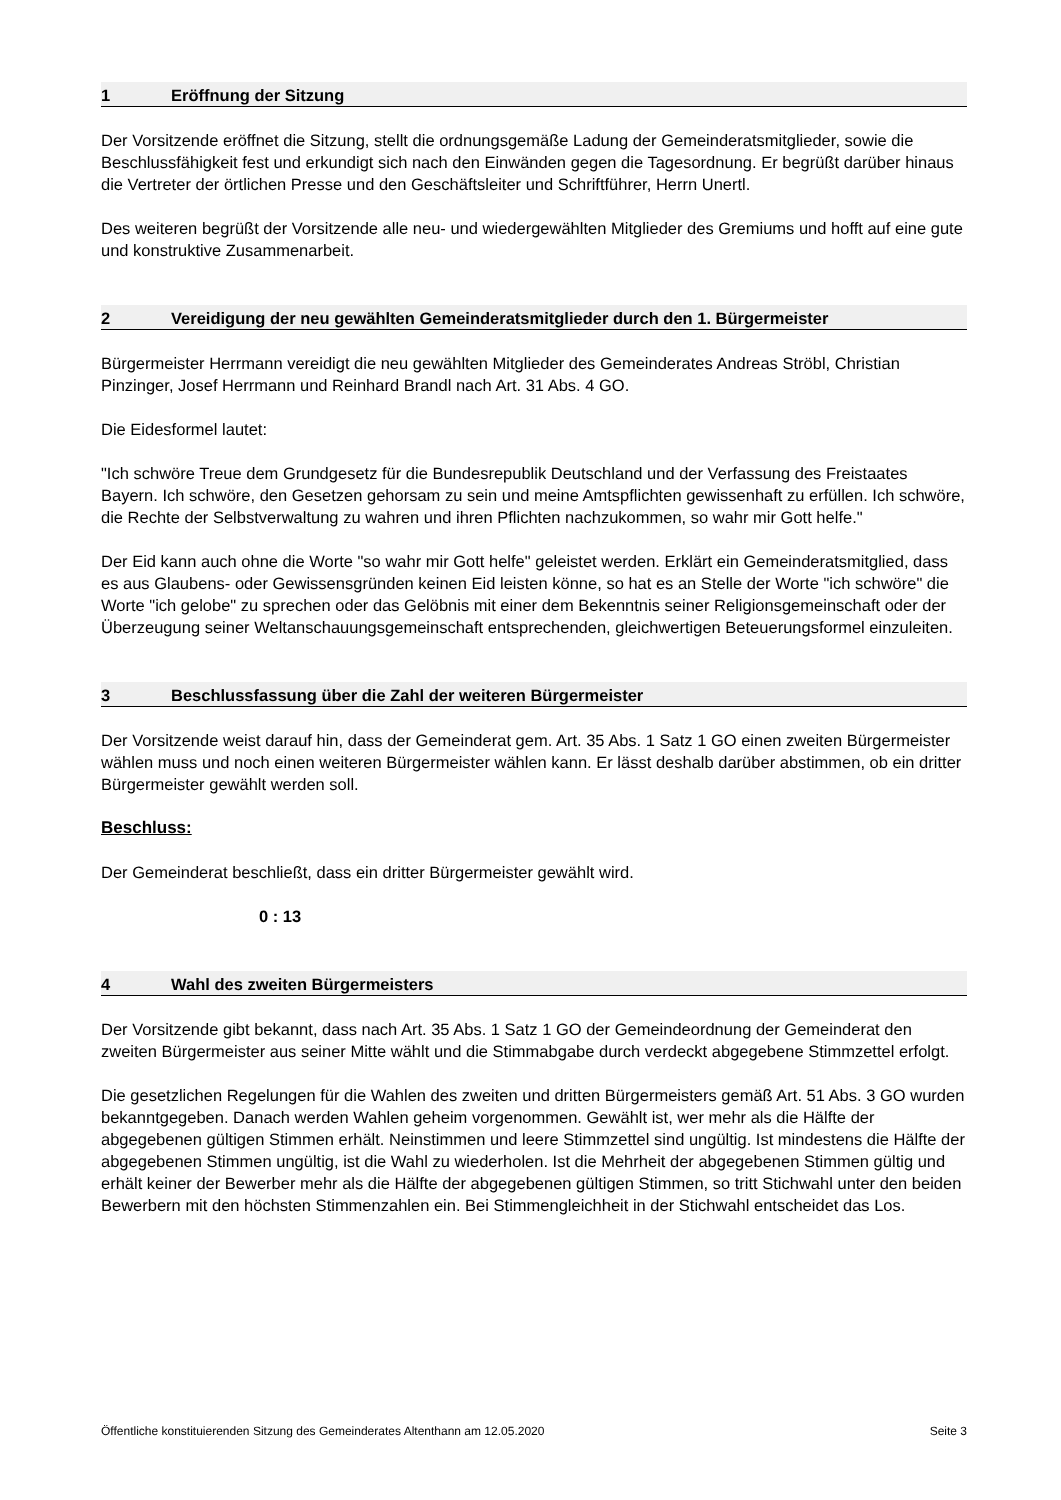1 Eröffnung der Sitzung
Der Vorsitzende eröffnet die Sitzung, stellt die ordnungsgemäße Ladung der Gemeinderatsmitglieder, sowie die Beschlussfähigkeit fest und erkundigt sich nach den Einwänden gegen die Tagesordnung. Er begrüßt darüber hinaus die Vertreter der örtlichen Presse und den Geschäftsleiter und Schriftführer, Herrn Unertl.
Des weiteren begrüßt der Vorsitzende alle neu- und wiedergewählten Mitglieder des Gremiums und hofft auf eine gute und konstruktive Zusammenarbeit.
2 Vereidigung der neu gewählten Gemeinderatsmitglieder durch den 1. Bürgermeister
Bürgermeister Herrmann vereidigt die neu gewählten Mitglieder des Gemeinderates Andreas Ströbl, Christian Pinzinger, Josef Herrmann und Reinhard Brandl nach Art. 31 Abs. 4 GO.
Die Eidesformel lautet:
"Ich schwöre Treue dem Grundgesetz für die Bundesrepublik Deutschland und der Verfassung des Freistaates Bayern. Ich schwöre, den Gesetzen gehorsam zu sein und meine Amtspflichten gewissenhaft zu erfüllen. Ich schwöre, die Rechte der Selbstverwaltung zu wahren und ihren Pflichten nachzukommen, so wahr mir Gott helfe."
Der Eid kann auch ohne die Worte "so wahr mir Gott helfe" geleistet werden. Erklärt ein Gemeinderatsmitglied, dass es aus Glaubens- oder Gewissensgründen keinen Eid leisten könne, so hat es an Stelle der Worte "ich schwöre" die Worte "ich gelobe" zu sprechen oder das Gelöbnis mit einer dem Bekenntnis seiner Religionsgemeinschaft oder der Überzeugung seiner Weltanschauungsgemeinschaft entsprechenden, gleichwertigen Beteuerungsformel einzuleiten.
3 Beschlussfassung über die Zahl der weiteren Bürgermeister
Der Vorsitzende weist darauf hin, dass der Gemeinderat gem. Art. 35 Abs. 1 Satz 1 GO einen zweiten Bürgermeister wählen muss und noch einen weiteren Bürgermeister wählen kann. Er lässt deshalb darüber abstimmen, ob ein dritter Bürgermeister gewählt werden soll.
Beschluss:
Der Gemeinderat beschließt, dass ein dritter Bürgermeister gewählt wird.
0 : 13
4 Wahl des zweiten Bürgermeisters
Der Vorsitzende gibt bekannt, dass nach Art. 35 Abs. 1 Satz 1 GO der Gemeindeordnung der Gemeinderat den zweiten Bürgermeister aus seiner Mitte wählt und die Stimmabgabe durch verdeckt abgegebene Stimmzettel erfolgt.
Die gesetzlichen Regelungen für die Wahlen des zweiten und dritten Bürgermeisters gemäß Art. 51 Abs. 3 GO wurden bekanntgegeben. Danach werden Wahlen geheim vorgenommen. Gewählt ist, wer mehr als die Hälfte der abgegebenen gültigen Stimmen erhält. Neinstimmen und leere Stimmzettel sind ungültig. Ist mindestens die Hälfte der abgegebenen Stimmen ungültig, ist die Wahl zu wiederholen. Ist die Mehrheit der abgegebenen Stimmen gültig und erhält keiner der Bewerber mehr als die Hälfte der abgegebenen gültigen Stimmen, so tritt Stichwahl unter den beiden Bewerbern mit den höchsten Stimmenzahlen ein. Bei Stimmengleichheit in der Stichwahl entscheidet das Los.
Öffentliche konstituierenden Sitzung des Gemeinderates Altenthann am 12.05.2020 Seite 3